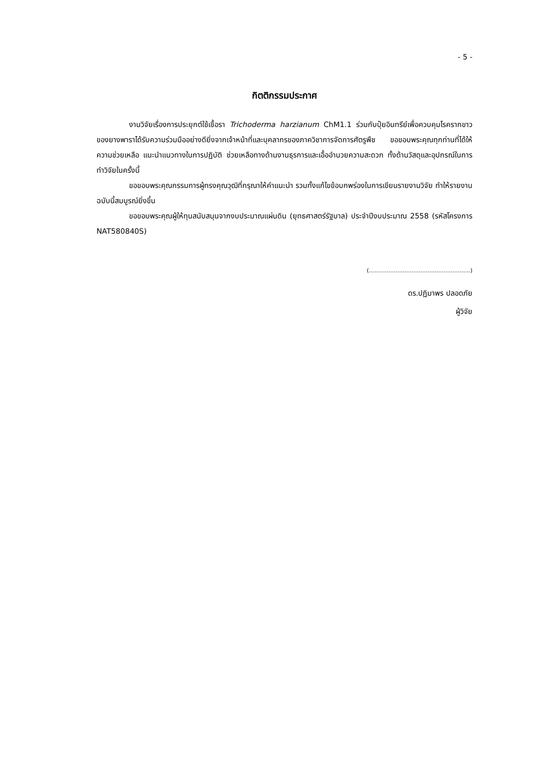- 5 -
กิตติกรรมประกาศ
งานวิจัยเรื่องการประยุกต์ใช้เชื้อรา Trichoderma harzianum ChM1.1 ร่วมกับปุ๋ยอินทรีย์เพื่อควบคุมโรครากขาวของยางพาราได้รับความร่วมมืออย่างดียิ่งจากเจ้าหน้าที่และบุคลากรของภาควิชาการจัดการศัตรูพืช ขอขอบพระคุณทุกท่านที่ได้ให้ความช่วยเหลือ แนะนำแนวทางในการปฏิบัติ ช่วยเหลือทางด้านงานธุรการและเอื้ออำนวยความสะดวก ทั้งด้านวัสดุและอุปกรณ์ในการทำวิจัยในครั้งนี้
ขอขอบพระคุณกรรมการผู้ทรงคุณวุฒิที่กรุณาให้คำแนะนำ รวมทั้งแก้ไขข้อบกพร่องในการเขียนรายงานวิจัย ทำให้รายงานฉบับนี้สมบูรณ์ยิ่งขึ้น
ขอขอบพระคุณผู้ให้ทุนสนับสนุนจากงบประมาณแผ่นดิน (ยุทธศาสตร์รัฐบาล) ประจำปีงบประมาณ 2558 (รหัสโครงการ NAT580840S)
(.........................................................)
ดร.ปฏิมาพร ปลอดภัย
ผู้วิจัย